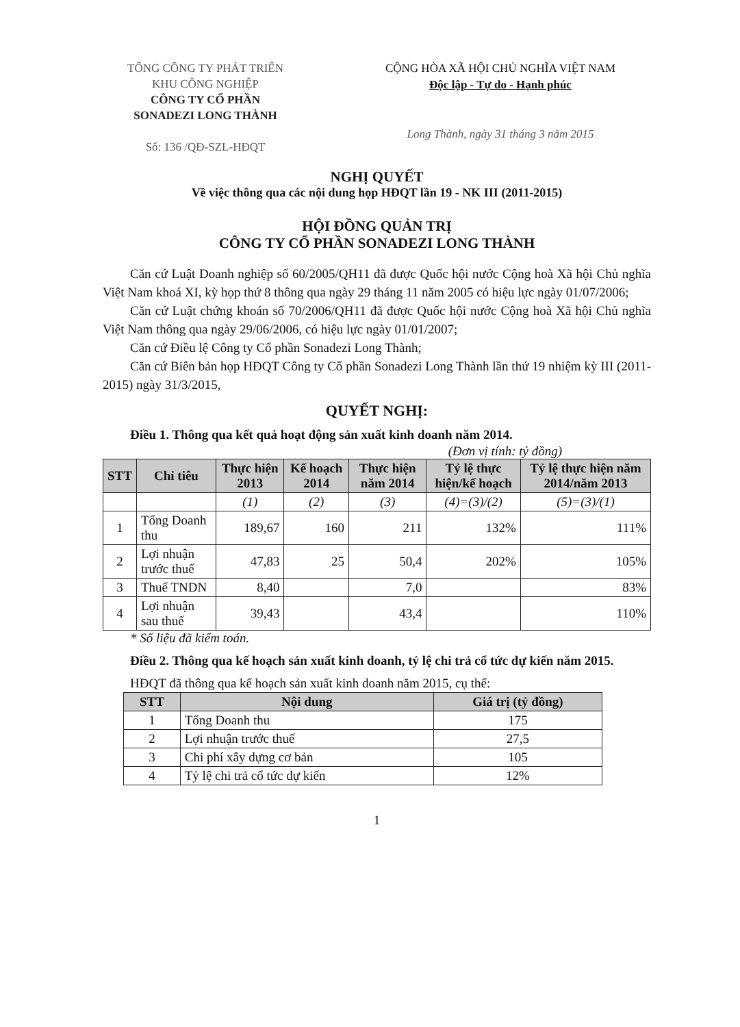TỔNG CÔNG TY PHÁT TRIỂN
KHU CÔNG NGHIỆP
CÔNG TY CỔ PHẦN
SONADEZI LONG THÀNH
Số: 136 /QĐ-SZL-HĐQT
CỘNG HÒA XÃ HỘI CHỦ NGHĨA VIỆT NAM
Độc lập - Tự do - Hạnh phúc
Long Thành, ngày 31 tháng 3 năm 2015
NGHỊ QUYẾT
Về việc thông qua các nội dung họp HĐQT lần 19 - NK III (2011-2015)
HỘI ĐỒNG QUẢN TRỊ
CÔNG TY CỔ PHẦN SONADEZI LONG THÀNH
Căn cứ Luật Doanh nghiệp số 60/2005/QH11 đã được Quốc hội nước Cộng hoà Xã hội Chủ nghĩa Việt Nam khoá XI, kỳ họp thứ 8 thông qua ngày 29 tháng 11 năm 2005 có hiệu lực ngày 01/07/2006;
Căn cứ Luật chứng khoán số 70/2006/QH11 đã được Quốc hội nước Cộng hoà Xã hội Chủ nghĩa Việt Nam thông qua ngày 29/06/2006, có hiệu lực ngày 01/01/2007;
Căn cứ Điều lệ Công ty Cổ phần Sonadezi Long Thành;
Căn cứ Biên bản họp HĐQT Công ty Cổ phần Sonadezi Long Thành lần thứ 19 nhiệm kỳ III (2011-2015) ngày 31/3/2015,
QUYẾT NGHỊ:
Điều 1. Thông qua kết quả hoạt động sản xuất kinh doanh năm 2014.
(Đơn vị tính: tỷ đồng)
| STT | Chỉ tiêu | Thực hiện 2013 | Kế hoạch 2014 | Thực hiện năm 2014 | Tỷ lệ thực hiện/kế hoạch | Tỷ lệ thực hiện năm 2014/năm 2013 |
| --- | --- | --- | --- | --- | --- | --- |
| | | (1) | (2) | (3) | (4)=(3)/(2) | (5)=(3)/(1) |
| 1 | Tổng Doanh thu | 189,67 | 160 | 211 | 132% | 111% |
| 2 | Lợi nhuận trước thuế | 47,83 | 25 | 50,4 | 202% | 105% |
| 3 | Thuế TNDN | 8,40 | | 7,0 | | 83% |
| 4 | Lợi nhuận sau thuế | 39,43 | | 43,4 | | 110% |
* Số liệu đã kiểm toán.
Điều 2. Thông qua kế hoạch sản xuất kinh doanh, tỷ lệ chi trả cổ tức dự kiến năm 2015.
HĐQT đã thông qua kế hoạch sản xuất kinh doanh năm 2015, cụ thể:
| STT | Nội dung | Giá trị (tỷ đồng) |
| --- | --- | --- |
| 1 | Tổng Doanh thu | 175 |
| 2 | Lợi nhuận trước thuế | 27,5 |
| 3 | Chi phí xây dựng cơ bản | 105 |
| 4 | Tỷ lệ chi trả cổ tức dự kiến | 12% |
1